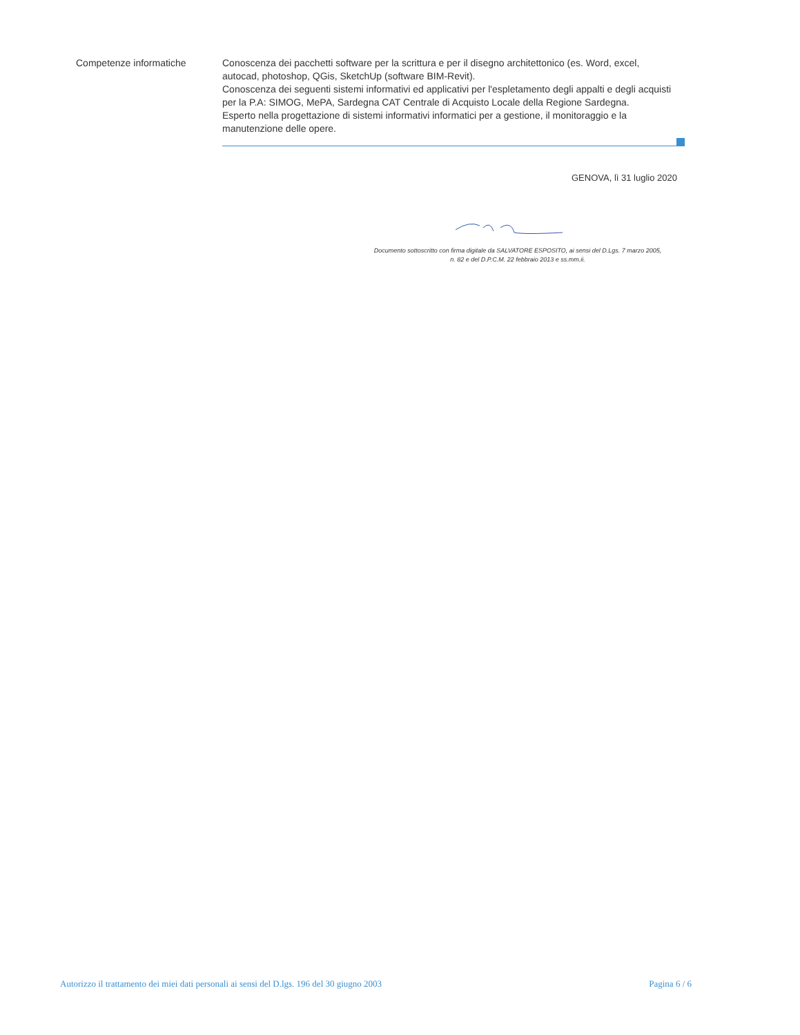Competenze informatiche Conoscenza dei pacchetti software per la scrittura e per il disegno architettonico (es. Word, excel, autocad, photoshop, QGis, SketchUp (software BIM-Revit).
Conoscenza dei seguenti sistemi informativi ed applicativi per l'espletamento degli appalti e degli acquisti per la P.A: SIMOG, MePA, Sardegna CAT Centrale di Acquisto Locale della Regione Sardegna.
Esperto nella progettazione di sistemi informativi informatici per a gestione, il monitoraggio e la manutenzione delle opere.
GENOVA, lì 31 luglio 2020
Documento sottoscritto con firma digitale da SALVATORE ESPOSITO, ai sensi del D.Lgs. 7 marzo 2005, n. 82 e del D.P.C.M. 22 febbraio 2013 e ss.mm.ii.
Autorizzo il trattamento dei miei dati personali ai sensi del D.lgs. 196 del 30 giugno 2003 Pagina 6 / 6